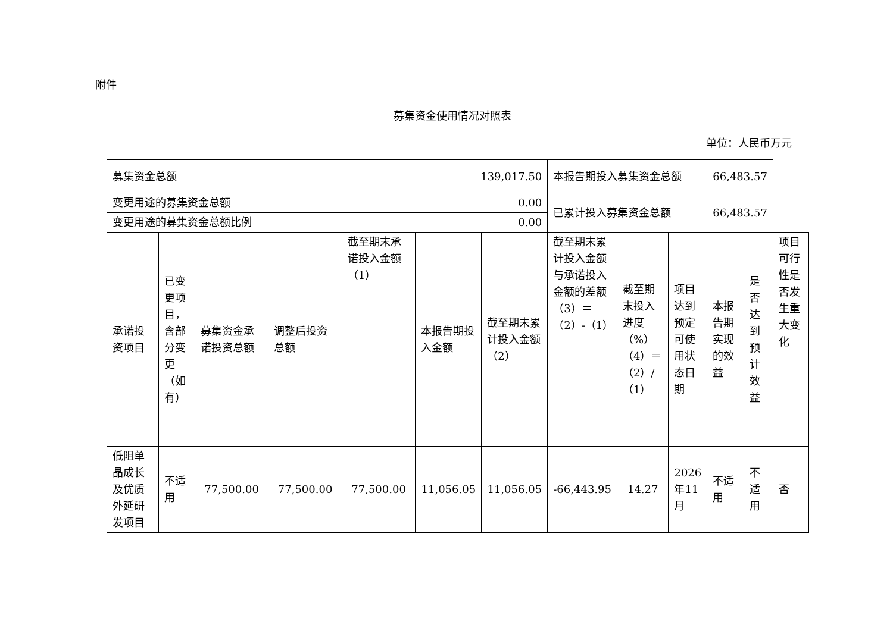附件
募集资金使用情况对照表
单位：人民币万元
| 募集资金总额 | | | 139,017.50 | | | | 本报告期投入募集资金总额 | | | 66,483.57 | | |
| 变更用途的募集资金总额 | | | 0.00 | | | | 已累计投入募集资金总额 | | | 66,483.57 | | |
| 变更用途的募集资金总额比例 | | | 0.00 | | | | | | | | | |
| 承诺投资项目 | 已变更项目，含部分变更（如有） | 募集资金承诺投资总额 | 调整后投资总额 | 截至期末承诺投入金额（1） | 本报告期投入金额 | 截至期末累计投入金额（2） | 截至期末累计投入金额与承诺投入金额的差额（3）＝（2）-（1） | 截至期末投入进度（%）（4）＝（2）/（1） | 项目达到预定可使用状态日期 | 本报告期实现的效益 | 是否达到预计效益 | 项目可行性是否发生重大变化 |
| 低阻单晶成长及优质外延研发项目 | 不适用 | 77,500.00 | 77,500.00 | 77,500.00 | 11,056.05 | 11,056.05 | -66,443.95 | 14.27 | 2026年11月 | 不适用 | 不适用 | 否 |